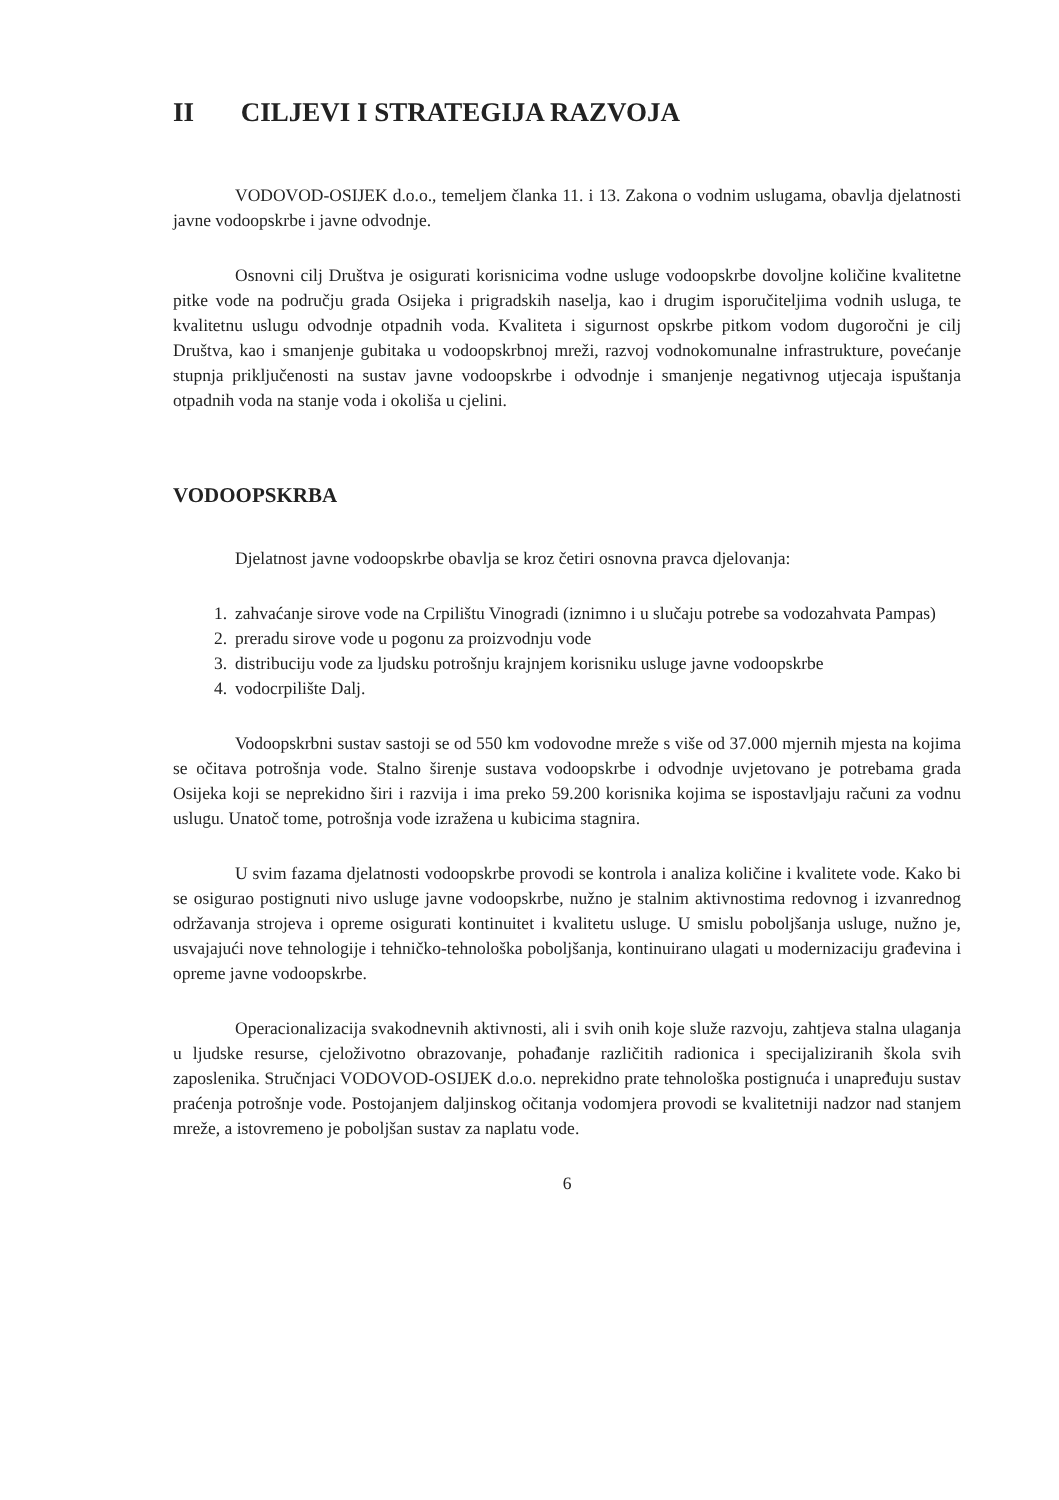II CILJEVI I STRATEGIJA RAZVOJA
VODOVOD-OSIJEK d.o.o., temeljem članka 11. i 13. Zakona o vodnim uslugama, obavlja djelatnosti javne vodoopskrbe i javne odvodnje.
Osnovni cilj Društva je osigurati korisnicima vodne usluge vodoopskrbe dovoljne količine kvalitetne pitke vode na području grada Osijeka i prigradskih naselja, kao i drugim isporučiteljima vodnih usluga, te kvalitetnu uslugu odvodnje otpadnih voda. Kvaliteta i sigurnost opskrbe pitkom vodom dugoročni je cilj Društva, kao i smanjenje gubitaka u vodoopskrbnoj mreži, razvoj vodnokomunalne infrastrukture, povećanje stupnja priključenosti na sustav javne vodoopskrbe i odvodnje i smanjenje negativnog utjecaja ispuštanja otpadnih voda na stanje voda i okoliša u cjelini.
VODOOPSKRBA
Djelatnost javne vodoopskrbe obavlja se kroz četiri osnovna pravca djelovanja:
1. zahvaćanje sirove vode na Crpilištu Vinogradi (iznimno i u slučaju potrebe sa vodozahvata Pampas)
2. preradu sirove vode u pogonu za proizvodnju vode
3. distribuciju vode za ljudsku potrošnju krajnjem korisniku usluge javne vodoopskrbe
4. vodocrpilište Dalj.
Vodoopskrbni sustav sastoji se od 550 km vodovodne mreže s više od 37.000 mjernih mjesta na kojima se očitava potrošnja vode. Stalno širenje sustava vodoopskrbe i odvodnje uvjetovano je potrebama grada Osijeka koji se neprekidno širi i razvija i ima preko 59.200 korisnika kojima se ispostavljaju računi za vodnu uslugu. Unatoč tome, potrošnja vode izražena u kubicima stagnira.
U svim fazama djelatnosti vodoopskrbe provodi se kontrola i analiza količine i kvalitete vode. Kako bi se osigurao postignuti nivo usluge javne vodoopskrbe, nužno je stalnim aktivnostima redovnog i izvanrednog održavanja strojeva i opreme osigurati kontinuitet i kvalitetu usluge. U smislu poboljšanja usluge, nužno je, usvajajući nove tehnologije i tehničko-tehnološka poboljšanja, kontinuirano ulagati u modernizaciju građevina i opreme javne vodoopskrbe.
Operacionalizacija svakodnevnih aktivnosti, ali i svih onih koje služe razvoju, zahtjeva stalna ulaganja u ljudske resurse, cjeloživotno obrazovanje, pohađanje različitih radionica i specijaliziranih škola svih zaposlenika. Stručnjaci VODOVOD-OSIJEK d.o.o. neprekidno prate tehnološka postignuća i unapređuju sustav praćenja potrošnje vode. Postojanjem daljinskog očitanja vodomjera provodi se kvalitetniji nadzor nad stanjem mreže, a istovremeno je poboljšan sustav za naplatu vode.
6